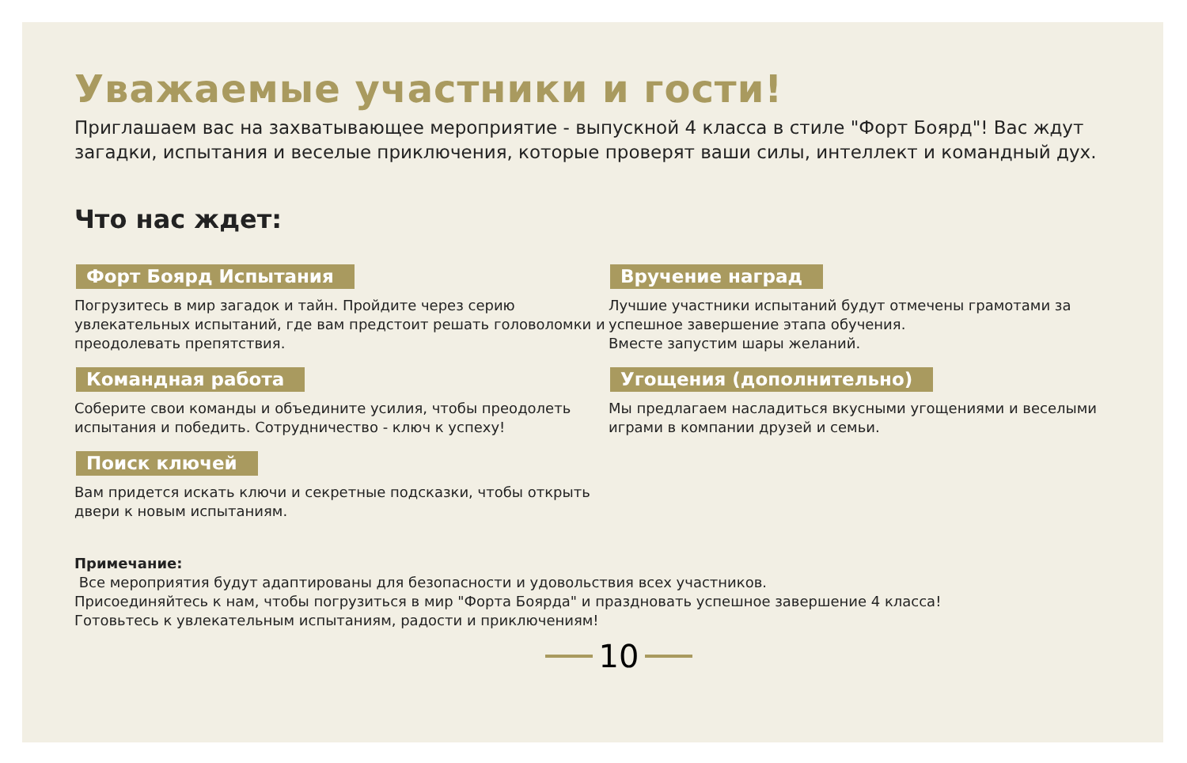Уважаемые участники и гости!
Приглашаем вас на захватывающее мероприятие - выпускной 4 класса в стиле "Форт Боярд"! Вас ждут загадки, испытания и веселые приключения, которые проверят ваши силы, интеллект и командный дух.
Что нас ждет:
Форт Боярд Испытания
Погрузитесь в мир загадок и тайн. Пройдите через серию увлекательных испытаний, где вам предстоит решать головоломки и преодолевать препятствия.
Командная работа
Соберите свои команды и объедините усилия, чтобы преодолеть испытания и победить. Сотрудничество - ключ к успеху!
Поиск ключей
Вам придется искать ключи и секретные подсказки, чтобы открыть двери к новым испытаниям.
Вручение наград
Лучшие участники испытаний будут отмечены грамотами за успешное завершение этапа обучения.
Вместе запустим шары желаний.
Угощения (дополнительно)
Мы предлагаем насладиться вкусными угощениями и веселыми играми в компании друзей и семьи.
Примечание:
Все мероприятия будут адаптированы для безопасности и удовольствия всех участников.
Присоединяйтесь к нам, чтобы погрузиться в мир "Форта Боярда" и праздновать успешное завершение 4 класса!
Готовьтесь к увлекательным испытаниям, радости и приключениям!
10